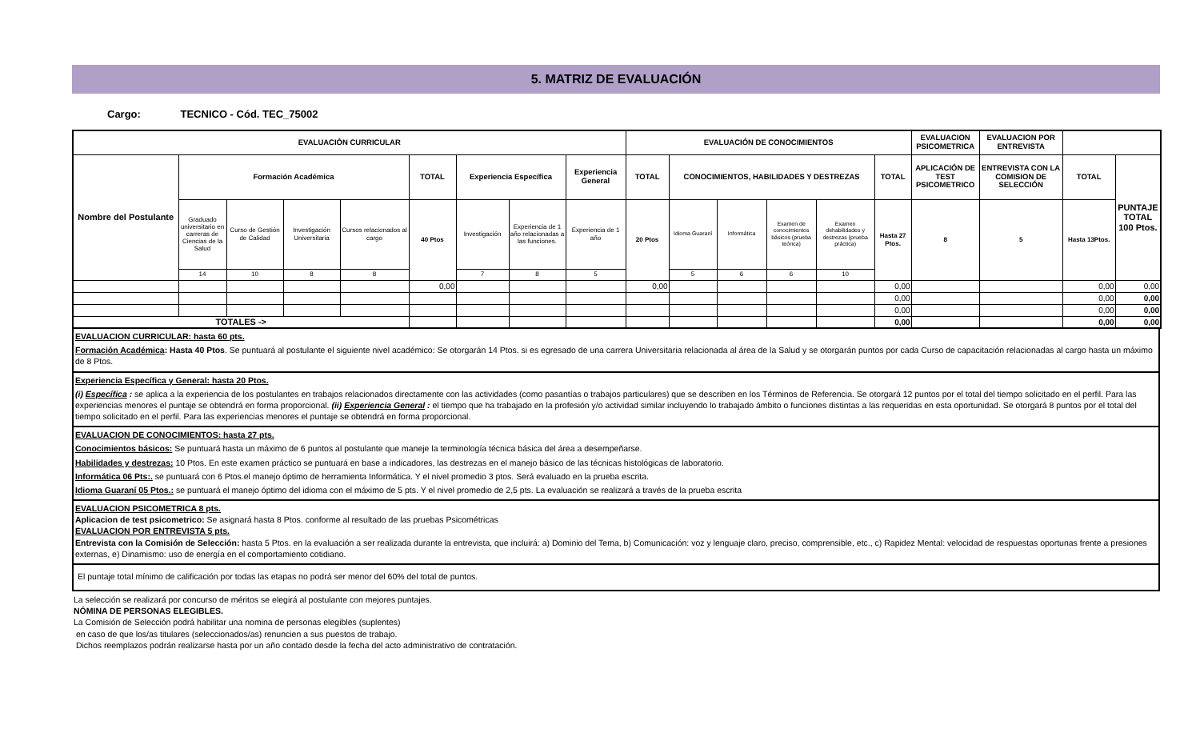5. MATRIZ DE EVALUACIÓN
Cargo: TECNICO - Cód. TEC_75002
| EVALUACIÓN CURRICULAR | | | | | | | | | EVALUACIÓN DE CONOCIMIENTOS | | | | | | EVALUACION PSICOMETRICA | EVALUACION POR ENTREVISTA | | |
| --- | --- | --- | --- | --- | --- | --- | --- | --- | --- | --- | --- | --- | --- | --- | --- | --- | --- | --- |
| Nombre del Postulante | Formación Académica | | | | TOTAL | Experiencia Específica | | Experiencia General | TOTAL | CONOCIMIENTOS, HABILIDADES Y DESTREZAS | | | | TOTAL | APLICACIÓN DE TEST PSICOMETRICO | ENTREVISTA CON LA COMISION DE SELECCIÓN | TOTAL | PUNTAJE TOTAL 100 Ptos. |
| | Graduado universitario en carreras de Ciencias de la Salud | Curso de Gestión de Calidad | Investigación Universitaria | Cursos relacionados al cargo | 40 Ptos | Investigación | Experiencia de 1 año relacionadas a las funciones. | Experiencia de 1 año | 20 Ptos | Idioma Guaraní | Informática | Examen de conocimientos básicos (prueba teórica) | Examen dehabilidades y destrezas (prueba práctica) | Hasta 27 Ptos. | 8 | 5 | Hasta 13Ptos. | |
| | 14 | 10 | 8 | 8 | | 7 | 8 | 5 | | 5 | 6 | 6 | 10 | | | | | |
| | | | | | 0,00 | | | | 0,00 | | | | | 0,00 | | | 0,00 | 0,00 |
| | | | | | | | | | | | | | | 0,00 | | | 0,00 | 0,00 |
| | | | | | | | | | | | | | | 0,00 | | | 0,00 | 0,00 |
| TOTALES -> | | | | | | | | | | | | | | 0,00 | | | 0,00 | 0,00 |
EVALUACION CURRICULAR: hasta 60 pts.
Formación Académica: Hasta 40 Ptos. Se puntuará al postulante el siguiente nivel académico: Se otorgarán 14 Ptos. si es egresado de una carrera Universitaria relacionada al área de la Salud y se otorgarán puntos por cada Curso de capacitación relacionadas al cargo hasta un máximo de 8 Ptos.
Experiencia Específica y General: hasta 20 Ptos.
(i) Específica : se aplica a la experiencia de los postulantes en trabajos relacionados directamente con las actividades (como pasantías o trabajos particulares) que se describen en los Términos de Referencia. Se otorgará 12 puntos por el total del tiempo solicitado en el perfil. Para las experiencias menores el puntaje se obtendrá en forma proporcional. (ii) Experiencia General : el tiempo que ha trabajado en la profesión y/o actividad similar incluyendo lo trabajado ámbito o funciones distintas a las requeridas en esta oportunidad. Se otorgará 8 puntos por el total del tiempo solicitado en el perfil. Para las experiencias menores el puntaje se obtendrá en forma proporcional.
EVALUACION DE CONOCIMIENTOS: hasta 27 pts.
Conocimientos básicos: Se puntuará hasta un máximo de 6 puntos al postulante que maneje la terminología técnica básica del área a desempeñarse.
Habilidades y destrezas: 10 Ptos. En este examen práctico se puntuará en base a indicadores, las destrezas en el manejo básico de las técnicas histológicas de laboratorio.
Informática 06 Pts:. se puntuará con 6 Ptos.el manejo óptimo de herramienta Informática. Y el nivel promedio 3 ptos. Será evaluado en la prueba escrita.
Idioma Guaraní 05 Ptos.: se puntuará el manejo óptimo del idioma con el máximo de 5 pts. Y el nivel promedio de 2,5 pts. La evaluación se realizará a través de la prueba escrita
EVALUACION PSICOMETRICA 8 pts.
Aplicacion de test psicometrico: Se asignará hasta 8 Ptos. conforme al resultado de las pruebas Psicométricas
EVALUACION POR ENTREVISTA 5 pts.
Entrevista con la Comisión de Selección: hasta 5 Ptos. en la evaluación a ser realizada durante la entrevista, que incluirá: a) Dominio del Tema, b) Comunicación: voz y lenguaje claro, preciso, comprensible, etc., c) Rapidez Mental: velocidad de respuestas oportunas frente a presiones externas, e) Dinamismo: uso de energía en el comportamiento cotidiano.
El puntaje total mínimo de calificación por todas las etapas no podrá ser menor del 60% del total de puntos.
La selección se realizará por concurso de méritos se elegirá al postulante con mejores puntajes.
NÓMINA DE PERSONAS ELEGIBLES.
La Comisión de Selección podrá habilitar una nomina de personas elegibles (suplentes)
en caso de que los/as titulares (seleccionados/as) renuncien a sus puestos de trabajo.
Dichos reemplazos podrán realizarse hasta por un año contado desde la fecha del acto administrativo de contratación.